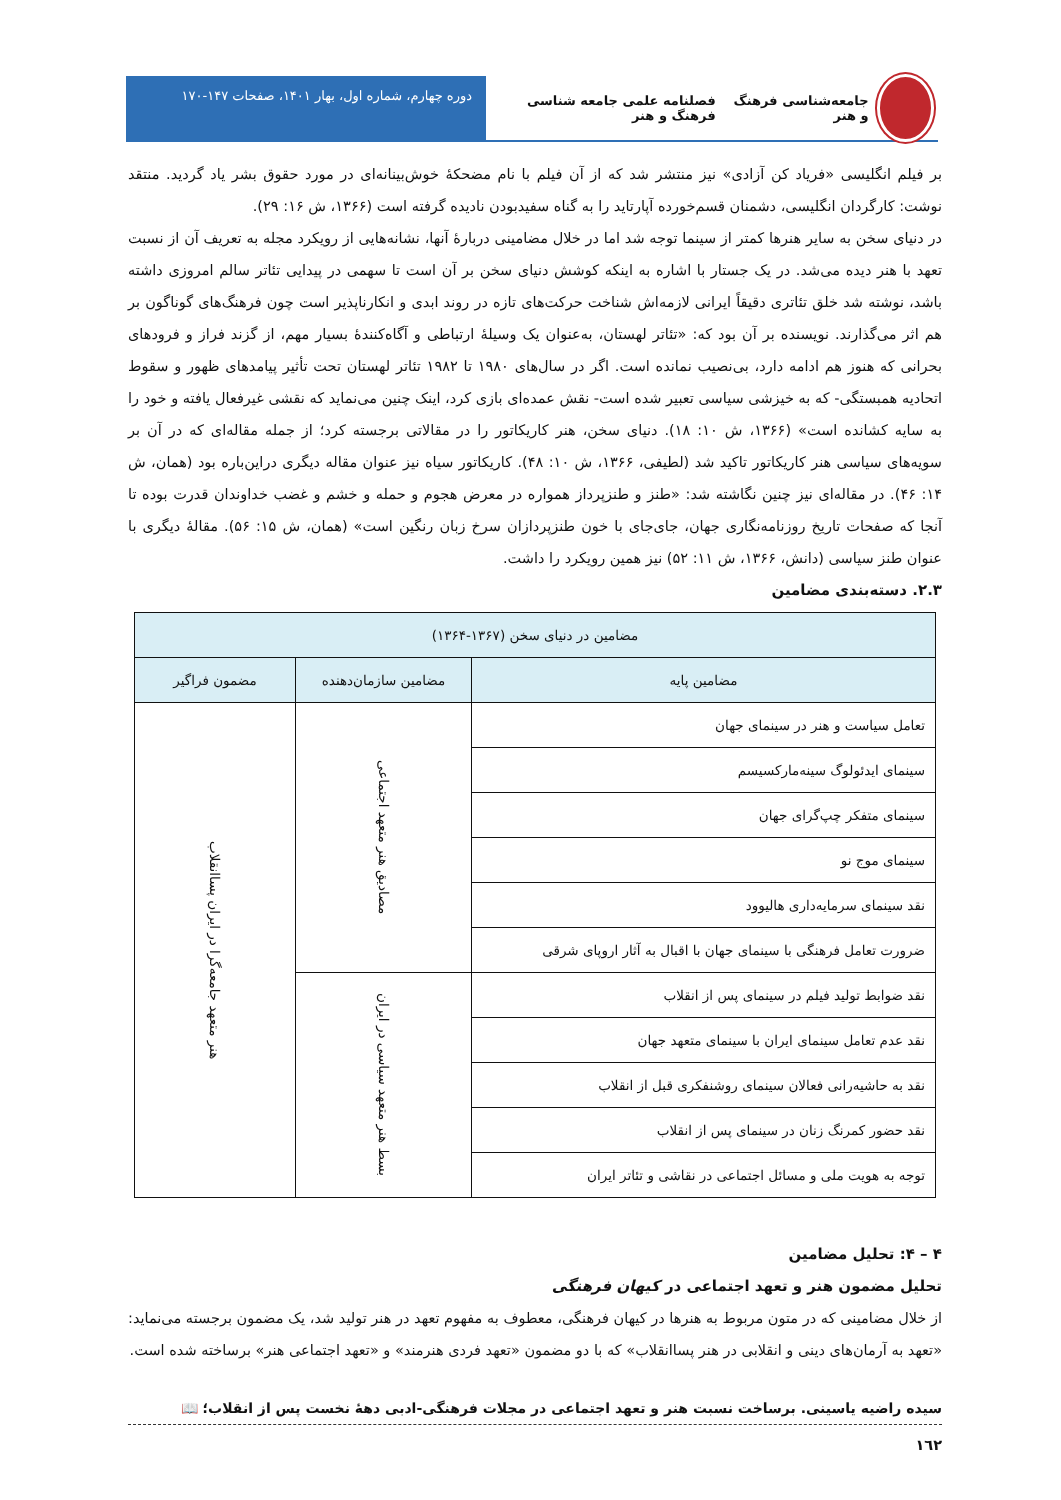جامعه‌شناسی فرهنگ و هنر فصلنامه علمی جامعه شناسی فرهنگ و هنر
دوره چهارم، شماره اول، بهار ۱۴۰۱، صفحات ۱۴۷-۱۷۰
بر فیلم انگلیسی «فریاد کن آزادی» نیز منتشر شد که از آن فیلم با نام مضحکۀ خوش‌بینانه‌ای در مورد حقوق بشر یاد گردید. منتقد نوشت: کارگردان انگلیسی، دشمنان قسم‌خورده آپارتاید را به گناه سفیدبودن نادیده گرفته است (۱۳۶۶، ش ۱۶: ۲۹).
در دنیای سخن به سایر هنرها کمتر از سینما توجه شد اما در خلال مضامینی دربارۀ آنها، نشانه‌هایی از رویکرد مجله به تعریف آن از نسبت تعهد با هنر دیده می‌شد. در یک جستار با اشاره به اینکه کوشش دنیای سخن بر آن است تا سهمی در پیدایی تئاتر سالم امروزی داشته باشد، نوشته شد خلق تئاتری دقیقاً ایرانی لازمه‌اش شناخت حرکت‌های تازه در روند ابدی و انکارناپذیر است چون فرهنگ‌های گوناگون بر هم اثر می‌گذارند. نویسنده بر آن بود که: «تئاتر لهستان، به‌عنوان یک وسیلۀ ارتباطی و آگاه‌کنندۀ بسیار مهم، از گزند فراز و فرودهای بحرانی که هنوز هم ادامه دارد، بی‌نصیب نمانده است. اگر در سال‌های ۱۹۸۰ تا ۱۹۸۲ تئاتر لهستان تحت تأثیر پیامدهای ظهور و سقوط اتحادیه همبستگی- که به خیزشی سیاسی تعبیر شده است- نقش عمده‌ای بازی کرد، اینک چنین می‌نماید که نقشی غیرفعال یافته و خود را به سایه کشانده است» (۱۳۶۶، ش ۱۰: ۱۸). دنیای سخن، هنر کاریکاتور را در مقالاتی برجسته کرد؛ از جمله مقاله‌ای که در آن بر سویه‌های سیاسی هنر کاریکاتور تاکید شد (لطیفی، ۱۳۶۶، ش ۱۰: ۴۸). کاریکاتور سیاه نیز عنوان مقاله دیگری دراین‌باره بود (همان، ش ۱۴: ۴۶). در مقاله‌ای نیز چنین نگاشته شد: «طنز و طنزپرداز همواره در معرض هجوم و حمله و خشم و غضب خداوندان قدرت بوده تا آنجا که صفحات تاریخ روزنامه‌نگاری جهان، جای‌جای با خون طنزپردازان سرخ زبان رنگین است» (همان، ش ۱۵: ۵۶). مقالۀ دیگری با عنوان طنز سیاسی (دانش، ۱۳۶۶، ش ۱۱: ۵۲) نیز همین رویکرد را داشت.
۲.۳. دسته‌بندی مضامین
| مضامین در دنیای سخن (۱۳۶۷-۱۳۶۴) | | |
| --- | --- | --- |
| مضامین پایه | مضامین سازمان‌دهنده | مضمون فراگیر |
| تعامل سیاست و هنر در سینمای جهان | مصادیق هنر متعهد اجتماعی | هنر متعهد جامعه‌گرا در ایران پساانقلاب |
| سینمای ایدئولوگ سینه‌مارکسیسم | | |
| سینمای متفکر چپ‌گرای جهان | | |
| سینمای موج نو | | |
| نقد سینمای سرمایه‌داری هالیوود | | |
| ضرورت تعامل فرهنگی با سینمای جهان با اقبال به آثار اروپای شرقی | | |
| نقد ضوابط تولید فیلم در سینمای پس از انقلاب | بسط هنر متعهد سیاسی در ایران | |
| نقد عدم تعامل سینمای ایران با سینمای متعهد جهان | | |
| نقد به حاشیه‌رانی فعالان سینمای روشنفکری قبل از انقلاب | | |
| نقد حضور کمرنگ زنان در سینمای پس از انقلاب | | |
| توجه به هویت ملی و مسائل اجتماعی در نقاشی و تئاتر ایران | | |
۴ – ۴: تحلیل مضامین
تحلیل مضمون هنر و تعهد اجتماعی در کیهان فرهنگی
از خلال مضامینی که در متون مربوط به هنرها در کیهان فرهنگی، معطوف به مفهوم تعهد در هنر تولید شد، یک مضمون برجسته می‌نماید: «تعهد به آرمان‌های دینی و انقلابی در هنر پساانقلاب» که با دو مضمون «تعهد فردی هنرمند» و «تعهد اجتماعی هنر» برساخته شده است.
سیده راضیه یاسینی. برساخت نسبت هنر و تعهد اجتماعی در مجلات فرهنگی-ادبی دهۀ نخست پس از انقلاب؛ 📖
١٦٢